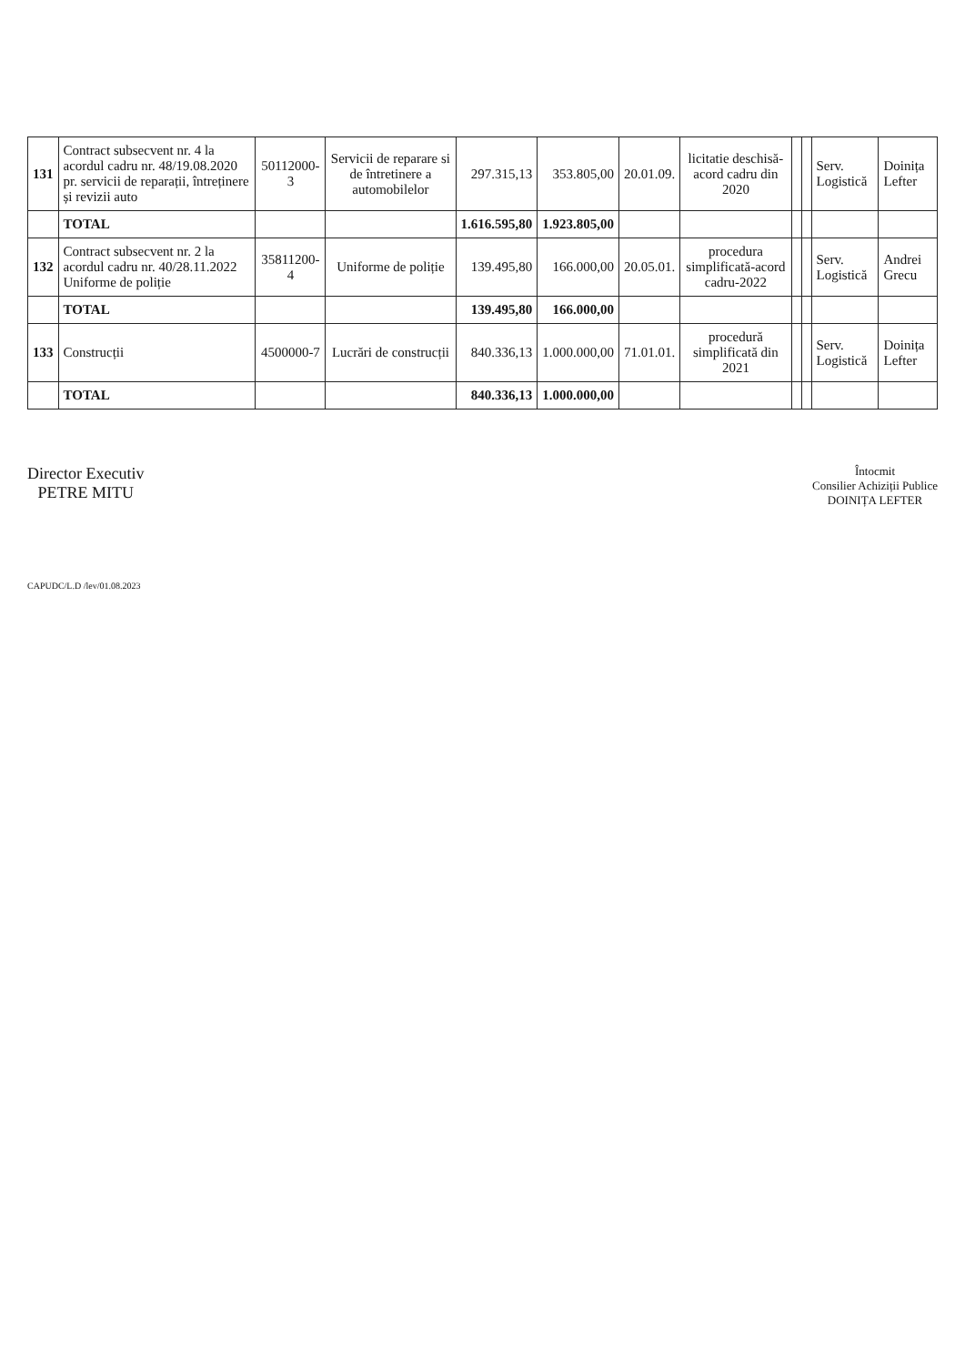| 131 | Contract subsecvent nr. 4 la acordul cadru nr. 48/19.08.2020 pr. servicii de reparații, întreținere și revizii auto | 50112000-3 | Servicii de reparare si de întretinere a automobilelor | 297.315,13 | 353.805,00 | 20.01.09. | licitatie deschisă-acord cadru din 2020 | | | Serv. Logistică | Doinița Lefter |
| | TOTAL | | | 1.616.595,80 | 1.923.805,00 | | | | | | |
| 132 | Contract subsecvent nr. 2 la acordul cadru nr. 40/28.11.2022 Uniforme de poliție | 35811200-4 | Uniforme de poliție | 139.495,80 | 166.000,00 | 20.05.01. | procedura simplificată-acord cadru-2022 | | | Serv. Logistică | Andrei Grecu |
| | TOTAL | | | 139.495,80 | 166.000,00 | | | | | | |
| 133 | Construcții | 4500000-7 | Lucrări de construcții | 840.336,13 | 1.000.000,00 | 71.01.01. | procedură simplificată din 2021 | | | Serv. Logistică | Doinița Lefter |
| | TOTAL | | | 840.336,13 | 1.000.000,00 | | | | | | |
Director Executiv
PETRE MITU
Întocmit
Consilier Achiziții Publice
DOINIȚA LEFTER
CAPUDC/L.D /lev/01.08.2023